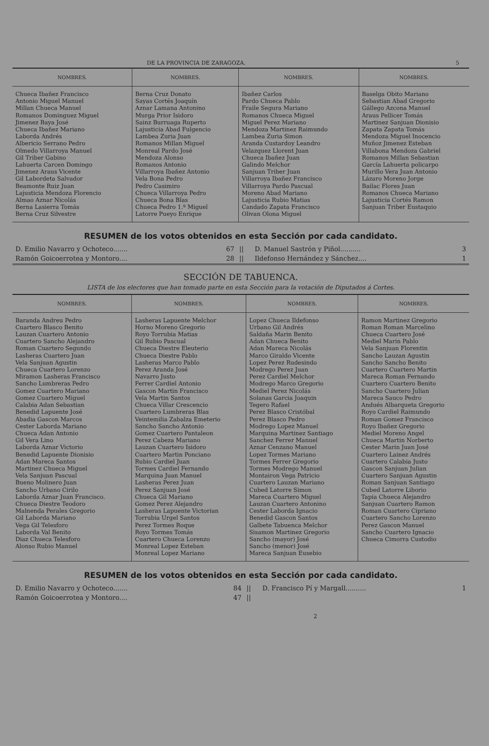DE LA PROVINCIA DE ZARAGOZA. 5
| NOMBRES. | NOMBRES. | NOMBRES. | NOMBRES. |
| --- | --- | --- | --- |
| Chueca Ibañez Francisco Antonio Miguel Manuel Millan Chueca Manuel Romanos Dominguez Miguel Jimenez Baya José Chueca Ibañez Mariano Laborda Andrés Albericio Serrano Pedro Olmedo Villarroya Manuel Gil Triber Gabino Lahuerta Carcen Domingo Jimenez Araus Vicente Gil Labordeta Salvador Beamonte Ruiz Juan Lajusticia Mendoza Florencio Almao Aznar Nicolás Berna Lasierra Tomás Berna Cruz Silvestre | Berna Cruz Donato Sayas Cortés Joaquín Aznar Lamana Antonino Murga Prior Isidoro Sainz Burruaga Ruperto Lajusticia Abad Fulgencio Lambea Zuria Juan Romanos Millan Miguel Monreal Pardo José Mendoza Alonso Romanos Antonio Villarroya Ibañez Antonio Vela Bona Pedro Pedro Casimiro Chueca Villarroya Pedro Chueca Bona Blas Chueca Pedro 1.º Miguel Latorre Pueyo Enrique | Ibañez Carlos Pardo Chueca Pablo Fraile Segura Mariano Romanos Chueca Miguel Miguel Perez Mariano Mendoza Martinez Raimundo Lambea Zuria Simon Aranda Custardoy Leandro Velazquez Llorent Juan Chueca Ibañez Juan Galindo Melchor Sanjuan Triber Juan Villarroya Ibañez Francisco Villarroya Pardo Pascual Moreno Abad Mariano Lajusticia Rubio Matias Candado Zapata Francisco Olivan Olona Miguel | Baselga Obito Mariano Sebastian Abad Gregorio Gállego Azcona Manuel Araus Pellicer Tomás Martinez Sanjuan Dionisio Zapata Zapata Tomás Mendoza Miguel Inocencio Muñoz Jimenez Esteban Villabona Mendoza Gabriel Romanos Millan Sebastian García Lahuerta policarpo Murillo Vera Juan Antonio Lázaro Moreno Jorge Bailac Flores Juan Romanos Chueca Mariano Lajusticia Cortés Ramon Sanjuan Triber Eustaquio |
RESUMEN de los votos obtenidos en esta Sección por cada candidato.
| D. Emilio Navarro y Ochoteco....... | 67 | // | D. Manuel Sastrón y Piñol.......... | 3 |
| Ramón Goicoerrotea y Montoro.... | 28 | // | Ildefonso Hernández y Sánchez.... | 1 |
SECCIÓN DE TABUENCA.
LISTA de los electores que han tomado parte en esta Sección para la votación de Diputados á Cortes.
| NOMBRES. | NOMBRES. | NOMBRES. | NOMBRES. |
| --- | --- | --- | --- |
| Baranda Andreu Pedro Cuartero Blasco Benito Lauzan Cuartero Antonio Cuartero Sancho Alejandro Roman Cuartero Segundo Lasheras Cuartero Juan Vela Sanjuan Agustin Chueca Cuartero Lorenzo Miramon Lasheras Francisco Sancho Lumbreras Pedro Gomez Cuartero Mariano Gomez Cuartero Miguel Calabia Adan Sebastian Benedid Lapuente José Abadia Gascon Marcos Cester Laborda Mariano Chueca Adan Antonio Gil Vera Lino Laborda Aznar Victorio Benedid Lapuente Dionisio Adan Mareca Santos Martinez Chueca Miguel Vela Sanjuan Pascual Bueno Molinero Juan Sancho Urbano Cirilo Laborda Aznar Juan Francisco. Chueca Diestre Teodoro Malnenda Perales Gregorio Gil Laborda Mariano Vega Gil Telesforo Laborda Val Benito Diaz Chueca Telesforo Alonso Rubio Manuel | Lasheras Lapuente Melchor Horno Moreno Gregorio Royo Torrubia Matias Gil Rubio Pascual Chueca Diestre Eleuterio Chueca Diestre Pablo Lasheras Marco Pablo Perez Aranda José Navarro Justo Ferrer Cardiel Antonio Gascon Martin Francisco Vela Martin Santos Chueca Villar Crescencio Cuartero Lumbreras Blas Veintemilia Zabalza Emeterio Sancho Sancho Antonio Gomez Cuartero Pantaleon Perez Cabeza Mariano Lauzan Cuartero Isidoro Cuartero Martin Ponciano Rubio Cardiel Juan Tormes Cardiel Fernando Marquina Juan Manuel Lasheras Perez Juan Perez Sanjuan José Chueca Gil Mariano Gomez Perez Alejandro Lasheras Lapuente Victorian Torrubia Urgel Santos Perez Tormes Roque Royo Tormes Tomás Cuartero Chueca Lorenzo Monreal Lopez Esteban Monreal Lopez Mariano | Lopez Chueca Ildefonso Urbano Gil Andrés Saldaña Marin Benito Adan Chueca Benito Adan Mareca Nicolás Marco Giraldo Vicente Lopez Perez Rudesindo Modrego Perez Juan Perez Cardiel Melchor Modrego Marco Gregorio Mediel Perez Nicolás Solanas Garcia Joaquin Tegero Rafael Perez Blasco Cristóbal Perez Blasco Pedro Modrego Lopez Manuel Marquina Martinez Santiago Sanchez Ferrer Manuel Aznar Cenzano Manuel Lopez Tormes Mariano Tormes Ferrer Gregorio Tormes Modrego Manuel Montairon Vega Patricio Cuartero Lauzan Mariano Cubed Latorre Simon Mareca Cuartero Miguel Lauzan Cuartero Antonino Cester Laborda Ignacio Benedid Gascon Santos Galbete Tabuenca Melchor Sisamon Martinez Gregorio Sancho (mayor) José Sancho (menor) José Mareca Sanjuan Eusebio | Ramon Martinez Gregorio Roman Roman Marcelino Chueca Cuartero José Mediel Marin Pablo Vela Sanjuan Florentin Sancho Lauzan Agustin Sancho Sancho Benito Cuartero Cuartero Martin Mareca Roman Fernando Cuartero Cuartero Benito Sancho Cuartero Julian Mareca Sauco Pedro Andués Albarqueta Gregorio Royo Cardiel Raimundo Roman Gomez Francisco Royo Ibañez Gregorio Mediel Moreno Angel Chueca Martin Norberto Cester Marin Juan José Cuartero Lainez Andrés Cuartero Calabia Justo Gascon Sanjuan Julian Cuartero Sanjuan Agustin Roman Sanjuan Santiago Cubed Latorre Liborio Tapia Chueca Alejandro Sanjuan Cuartero Ramon Roman Cuartero Cipriano Cuartero Sancho Lorenzo Perez Gascon Manuel Sancho Cuartero Ignacio Chueca Cimorra Custodio |
RESUMEN de los votos obtenidos en esta Sección por cada candidato.
| D. Emilio Navarro y Ochoteco....... | 84 | // | D. Francisco Pí y Margall.......... | 1 |
| Ramón Goicoerrotea y Montoro.... | 47 | // | | |
2